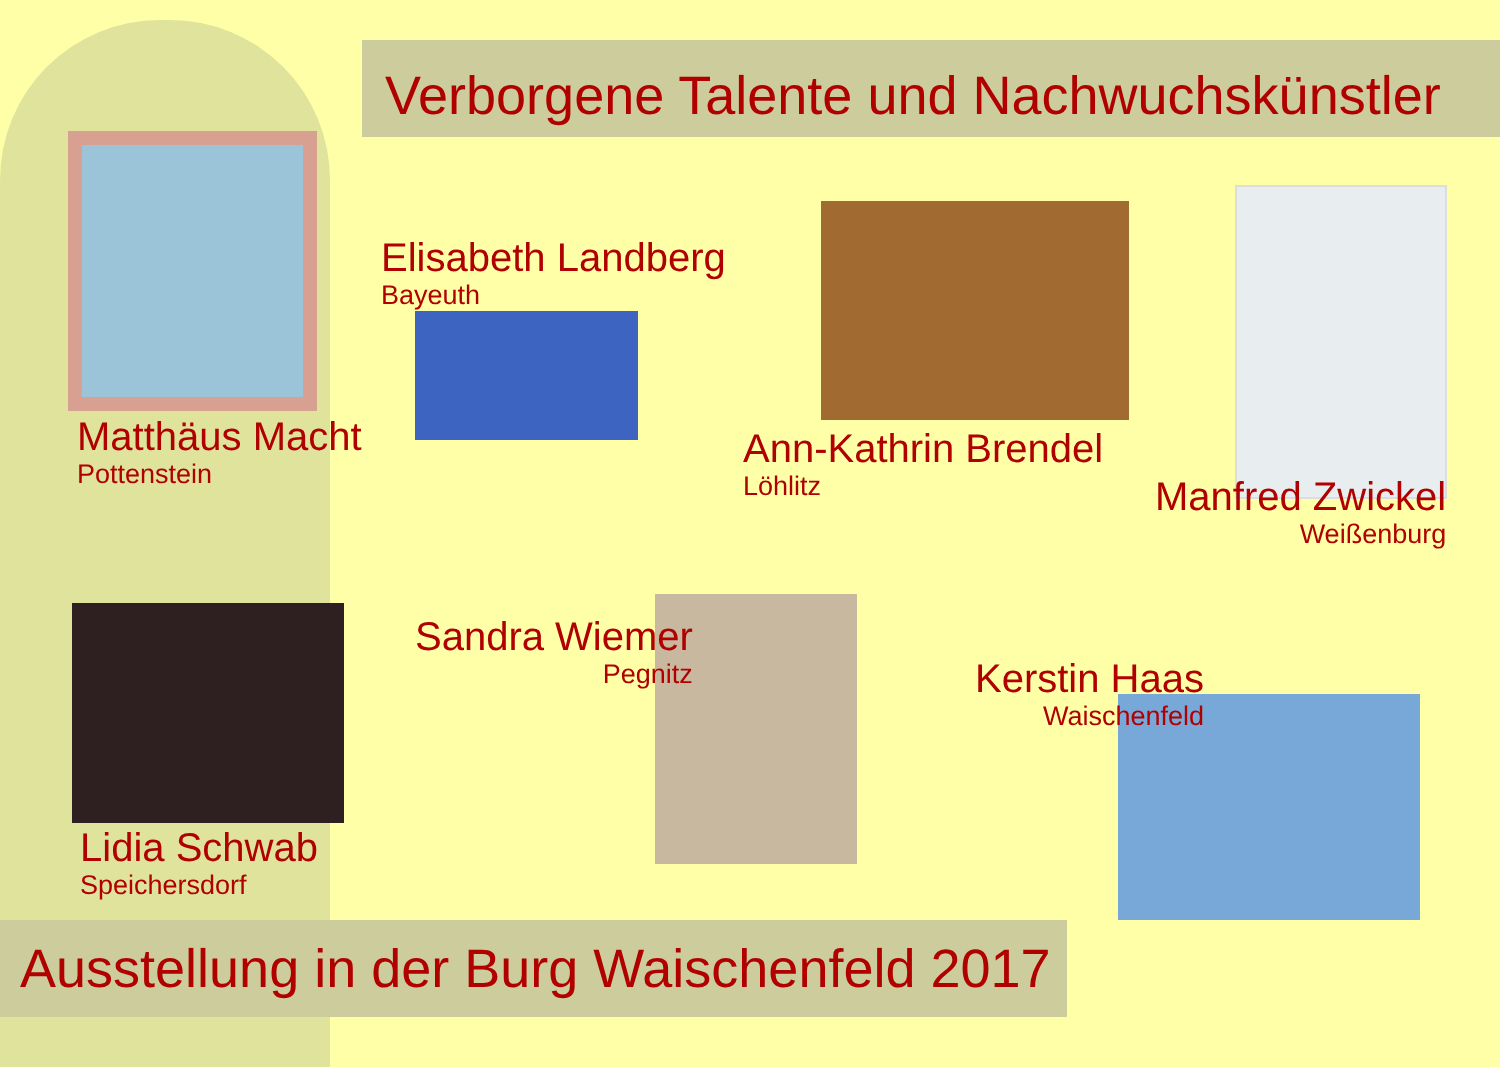Verborgene Talente und Nachwuchskünstler
Elisabeth Landberg
Bayeuth
Matthäus Macht
Pottenstein
Ann-Kathrin Brendel
Löhlitz
Manfred Zwickel
Weißenburg
Sandra Wiemer
Pegnitz
Kerstin Haas
Waischenfeld
Lidia Schwab
Speichersdorf
Ausstellung in der Burg Waischenfeld 2017